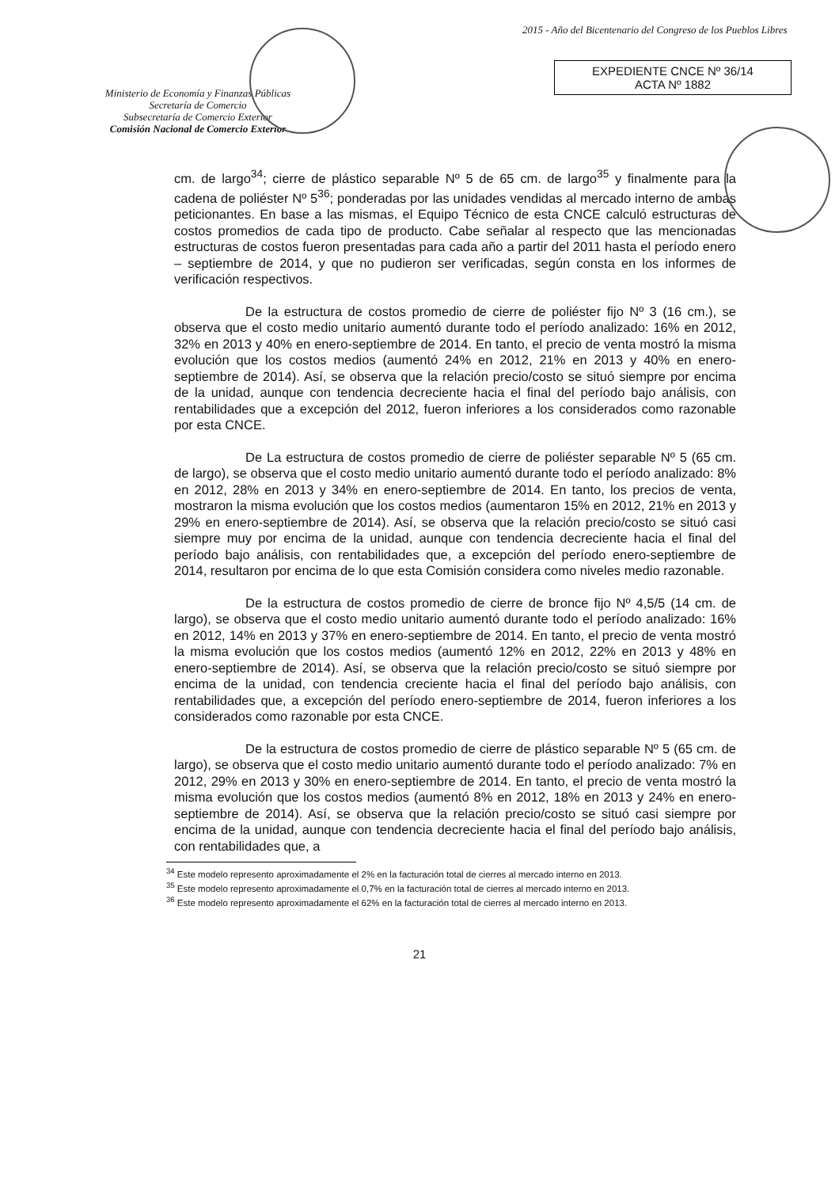Ministerio de Economía y Finanzas Públicas
Secretaría de Comercio
Subsecretaría de Comercio Exterior
Comisión Nacional de Comercio Exterior
2015 - Año del Bicentenario del Congreso de los Pueblos Libres
EXPEDIENTE CNCE Nº 36/14
ACTA Nº 1882
cm. de largo<sup>34</sup>; cierre de plástico separable Nº 5 de 65 cm. de largo<sup>35</sup> y finalmente para la cadena de poliéster Nº 5<sup>36</sup>; ponderadas por las unidades vendidas al mercado interno de ambas peticionantes. En base a las mismas, el Equipo Técnico de esta CNCE calculó estructuras de costos promedios de cada tipo de producto. Cabe señalar al respecto que las mencionadas estructuras de costos fueron presentadas para cada año a partir del 2011 hasta el período enero – septiembre de 2014, y que no pudieron ser verificadas, según consta en los informes de verificación respectivos.
De la estructura de costos promedio de cierre de poliéster fijo Nº 3 (16 cm.), se observa que el costo medio unitario aumentó durante todo el período analizado: 16% en 2012, 32% en 2013 y 40% en enero-septiembre de 2014. En tanto, el precio de venta mostró la misma evolución que los costos medios (aumentó 24% en 2012, 21% en 2013 y 40% en enero-septiembre de 2014). Así, se observa que la relación precio/costo se situó siempre por encima de la unidad, aunque con tendencia decreciente hacia el final del período bajo análisis, con rentabilidades que a excepción del 2012, fueron inferiores a los considerados como razonable por esta CNCE.
De La estructura de costos promedio de cierre de poliéster separable Nº 5 (65 cm. de largo), se observa que el costo medio unitario aumentó durante todo el período analizado: 8% en 2012, 28% en 2013 y 34% en enero-septiembre de 2014. En tanto, los precios de venta, mostraron la misma evolución que los costos medios (aumentaron 15% en 2012, 21% en 2013 y 29% en enero-septiembre de 2014). Así, se observa que la relación precio/costo se situó casi siempre muy por encima de la unidad, aunque con tendencia decreciente hacia el final del período bajo análisis, con rentabilidades que, a excepción del período enero-septiembre de 2014, resultaron por encima de lo que esta Comisión considera como niveles medio razonable.
De la estructura de costos promedio de cierre de bronce fijo Nº 4,5/5 (14 cm. de largo), se observa que el costo medio unitario aumentó durante todo el período analizado: 16% en 2012, 14% en 2013 y 37% en enero-septiembre de 2014. En tanto, el precio de venta mostró la misma evolución que los costos medios (aumentó 12% en 2012, 22% en 2013 y 48% en enero-septiembre de 2014). Así, se observa que la relación precio/costo se situó siempre por encima de la unidad, con tendencia creciente hacia el final del período bajo análisis, con rentabilidades que, a excepción del período enero-septiembre de 2014, fueron inferiores a los considerados como razonable por esta CNCE.
De la estructura de costos promedio de cierre de plástico separable Nº 5 (65 cm. de largo), se observa que el costo medio unitario aumentó durante todo el período analizado: 7% en 2012, 29% en 2013 y 30% en enero-septiembre de 2014. En tanto, el precio de venta mostró la misma evolución que los costos medios (aumentó 8% en 2012, 18% en 2013 y 24% en enero-septiembre de 2014). Así, se observa que la relación precio/costo se situó casi siempre por encima de la unidad, aunque con tendencia decreciente hacia el final del período bajo análisis, con rentabilidades que, a
<sup>34</sup> Este modelo represento aproximadamente el 2% en la facturación total de cierres al mercado interno en 2013.
<sup>35</sup> Este modelo represento aproximadamente el 0,7% en la facturación total de cierres al mercado interno en 2013.
<sup>36</sup> Este modelo represento aproximadamente el 62% en la facturación total de cierres al mercado interno en 2013.
21